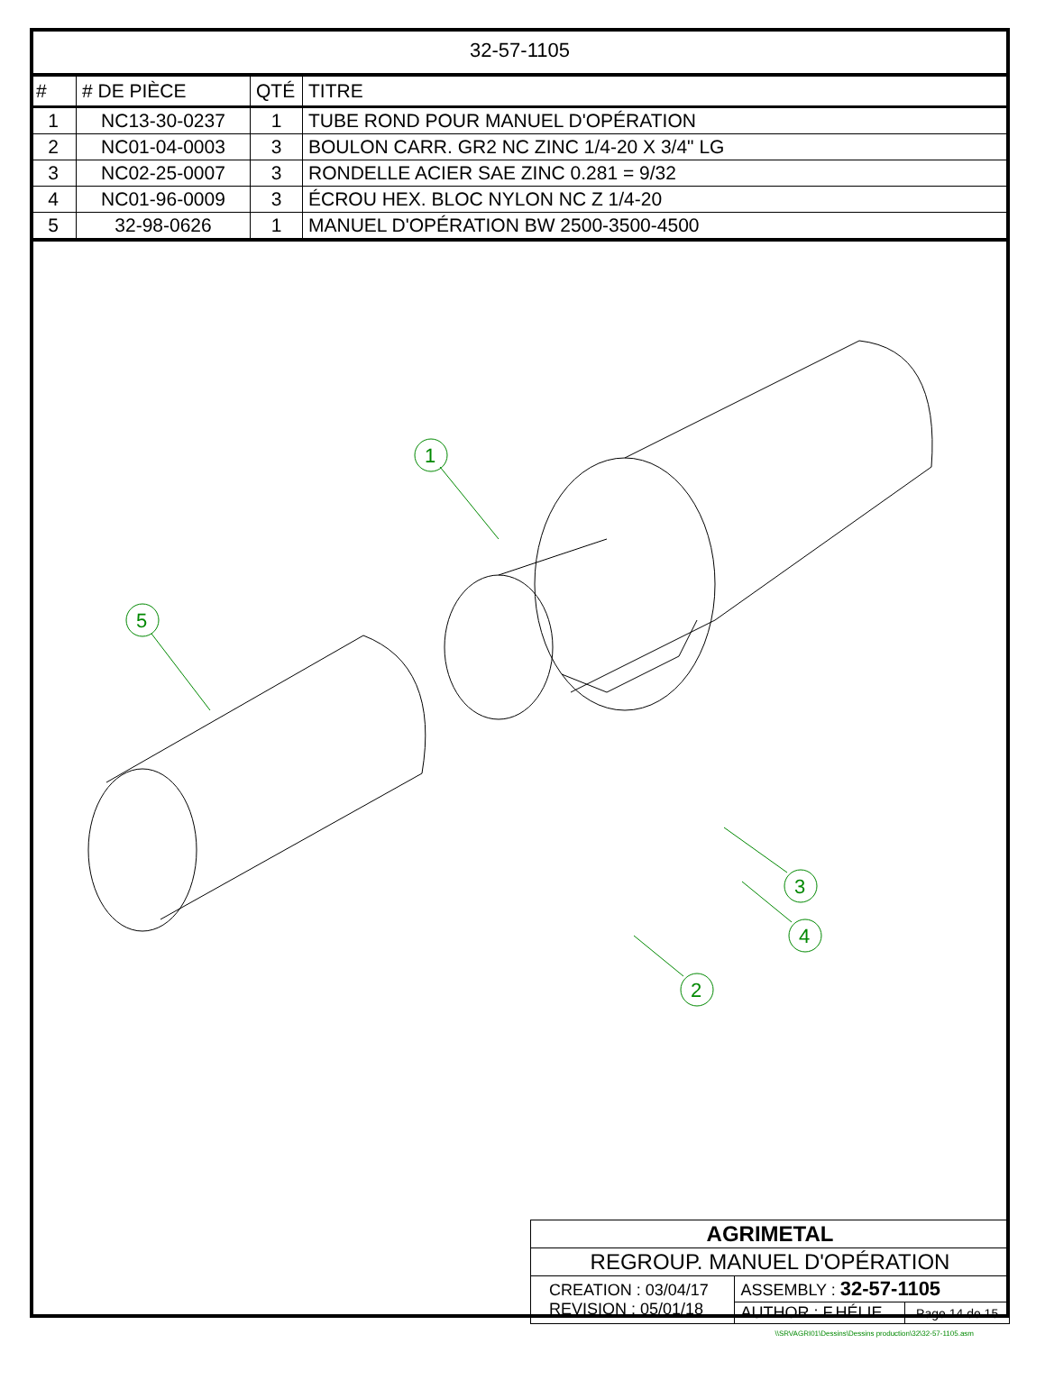32-57-1105
| # | # DE PIÈCE | QTÉ | TITRE |
| --- | --- | --- | --- |
| 1 | NC13-30-0237 | 1 | TUBE ROND POUR MANUEL D'OPÉRATION |
| 2 | NC01-04-0003 | 3 | BOULON CARR. GR2 NC ZINC 1/4-20 X 3/4" LG |
| 3 | NC02-25-0007 | 3 | RONDELLE ACIER SAE ZINC 0.281 = 9/32 |
| 4 | NC01-96-0009 | 3 | ÉCROU HEX. BLOC NYLON NC Z 1/4-20 |
| 5 | 32-98-0626 | 1 | MANUEL D'OPÉRATION BW 2500-3500-4500 |
1
5
4
3
2
| AGRIMETAL | | |
| REGROUP. MANUEL D'OPÉRATION | | |
| CREATION : 03/04/17 REVISION : 05/01/18 | ASSEMBLY : 32-57-1105 | |
| | AUTHOR : F.HÉLIE | Page 14 de 15 |
\\SRVAGRI01\Dessins\Dessins production\32\32-57-1105.asm